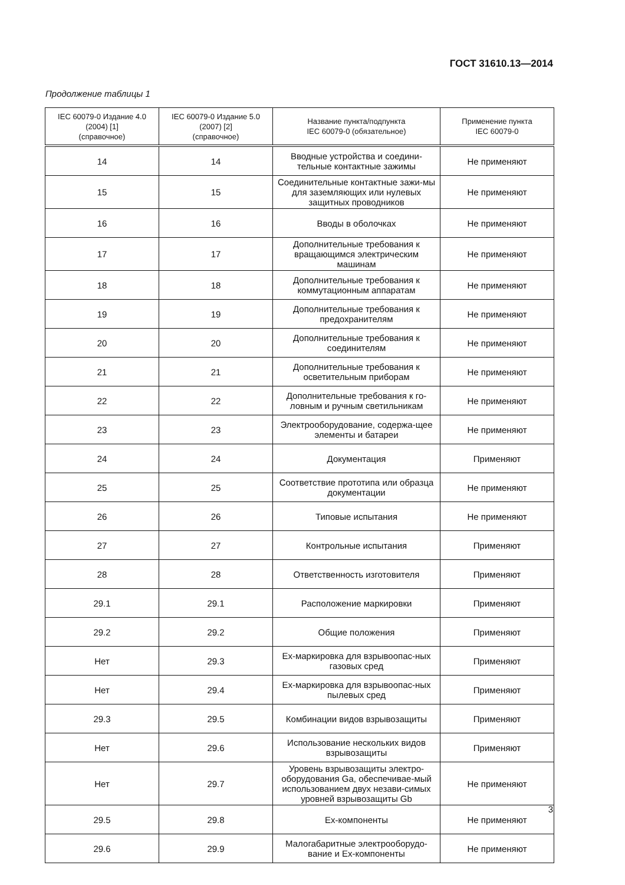ГОСТ 31610.13—2014
Продолжение таблицы 1
| IEC 60079-0 Издание 4.0 (2004) [1] (справочное) | IEC 60079-0 Издание 5.0 (2007) [2] (справочное) | Название пункта/подпункта IEC 60079-0 (обязательное) | Применение пункта IEC 60079-0 |
| --- | --- | --- | --- |
| 14 | 14 | Вводные устройства и соедини-тельные контактные зажимы | Не применяют |
| 15 | 15 | Соединительные контактные зажи-мы для заземляющих или нулевых защитных проводников | Не применяют |
| 16 | 16 | Вводы в оболочках | Не применяют |
| 17 | 17 | Дополнительные требования к вращающимся электрическим машинам | Не применяют |
| 18 | 18 | Дополнительные требования к коммутационным аппаратам | Не применяют |
| 19 | 19 | Дополнительные требования к предохранителям | Не применяют |
| 20 | 20 | Дополнительные требования к соединителям | Не применяют |
| 21 | 21 | Дополнительные требования к осветительным приборам | Не применяют |
| 22 | 22 | Дополнительные требования к го-ловным и ручным светильникам | Не применяют |
| 23 | 23 | Электрооборудование, содержа-щее элементы и батареи | Не применяют |
| 24 | 24 | Документация | Применяют |
| 25 | 25 | Соответствие прототипа или образца документации | Не применяют |
| 26 | 26 | Типовые испытания | Не применяют |
| 27 | 27 | Контрольные испытания | Применяют |
| 28 | 28 | Ответственность изготовителя | Применяют |
| 29.1 | 29.1 | Расположение маркировки | Применяют |
| 29.2 | 29.2 | Общие положения | Применяют |
| Нет | 29.3 | Ex-маркировка для взрывоопас-ных газовых сред | Применяют |
| Нет | 29.4 | Ex-маркировка для взрывоопас-ных пылевых сред | Применяют |
| 29.3 | 29.5 | Комбинации видов взрывозащиты | Применяют |
| Нет | 29.6 | Использование нескольких видов взрывозащиты | Применяют |
| Нет | 29.7 | Уровень взрывозащиты электро-оборудования Ga, обеспечивае-мый использованием двух незави-симых уровней взрывозащиты Gb | Не применяют |
| 29.5 | 29.8 | Ex-компоненты | Не применяют |
| 29.6 | 29.9 | Малогабаритные электрооборудо-вание и Ex-компоненты | Не применяют |
3